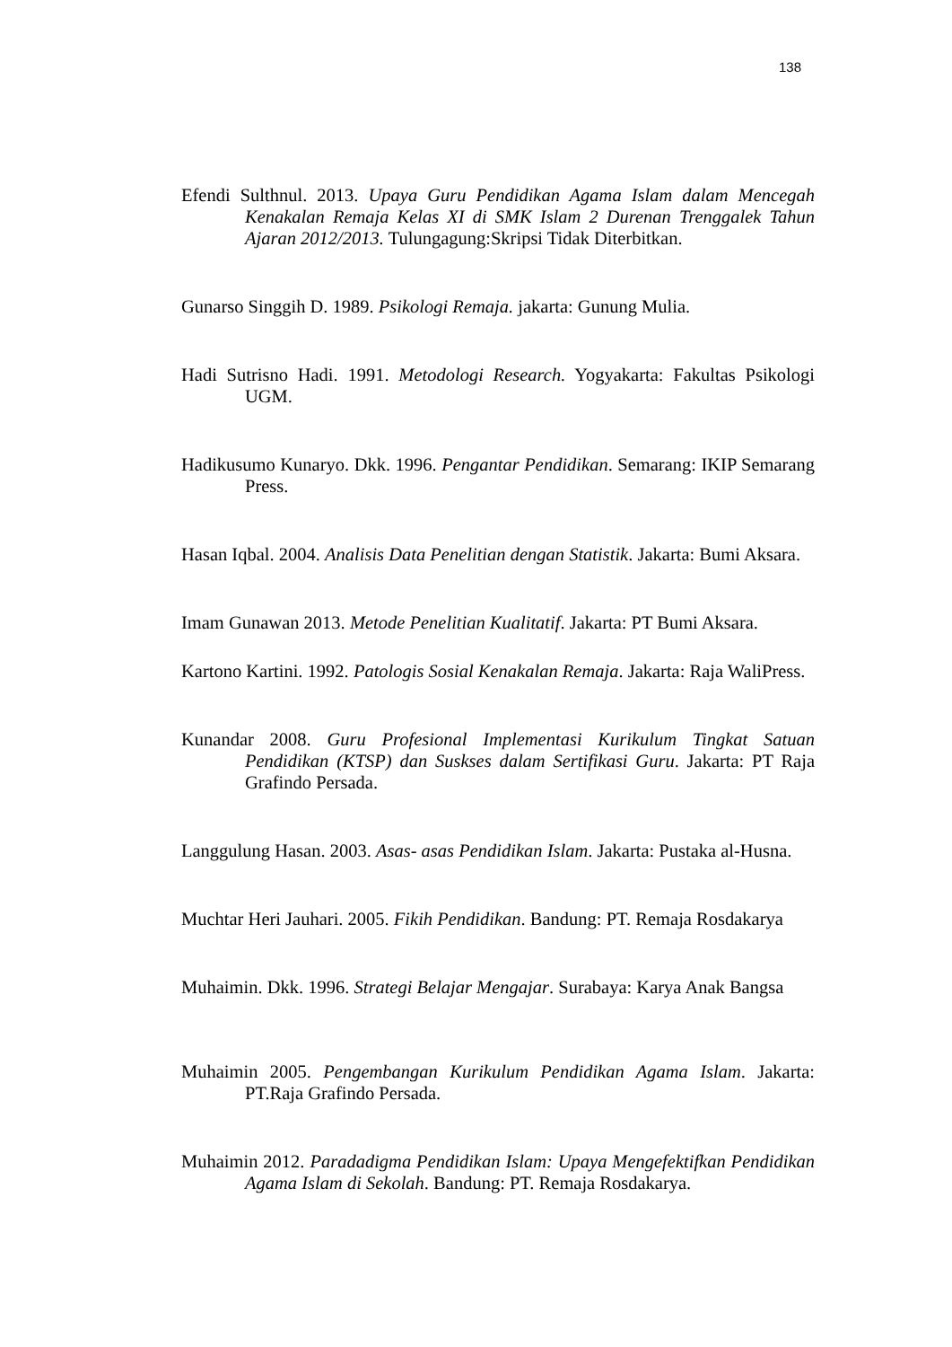138
Efendi Sulthnul. 2013. Upaya Guru Pendidikan Agama Islam dalam Mencegah Kenakalan Remaja Kelas XI di SMK Islam 2 Durenan Trenggalek Tahun Ajaran 2012/2013. Tulungagung:Skripsi Tidak Diterbitkan.
Gunarso Singgih D. 1989. Psikologi Remaja. jakarta: Gunung Mulia.
Hadi Sutrisno Hadi. 1991. Metodologi Research. Yogyakarta: Fakultas Psikologi UGM.
Hadikusumo Kunaryo. Dkk. 1996. Pengantar Pendidikan. Semarang: IKIP Semarang Press.
Hasan Iqbal. 2004. Analisis Data Penelitian dengan Statistik. Jakarta: Bumi Aksara.
Imam Gunawan 2013. Metode Penelitian Kualitatif. Jakarta: PT Bumi Aksara.
Kartono Kartini. 1992. Patologis Sosial Kenakalan Remaja. Jakarta: Raja WaliPress.
Kunandar 2008. Guru Profesional Implementasi Kurikulum Tingkat Satuan Pendidikan (KTSP) dan Suskses dalam Sertifikasi Guru. Jakarta: PT Raja Grafindo Persada.
Langgulung Hasan. 2003. Asas- asas Pendidikan Islam. Jakarta: Pustaka al-Husna.
Muchtar Heri Jauhari. 2005. Fikih Pendidikan. Bandung: PT. Remaja Rosdakarya
Muhaimin. Dkk. 1996. Strategi Belajar Mengajar. Surabaya: Karya Anak Bangsa
Muhaimin 2005. Pengembangan Kurikulum Pendidikan Agama Islam. Jakarta: PT.Raja Grafindo Persada.
Muhaimin 2012. Paradadigma Pendidikan Islam: Upaya Mengefektifkan Pendidikan Agama Islam di Sekolah. Bandung: PT. Remaja Rosdakarya.